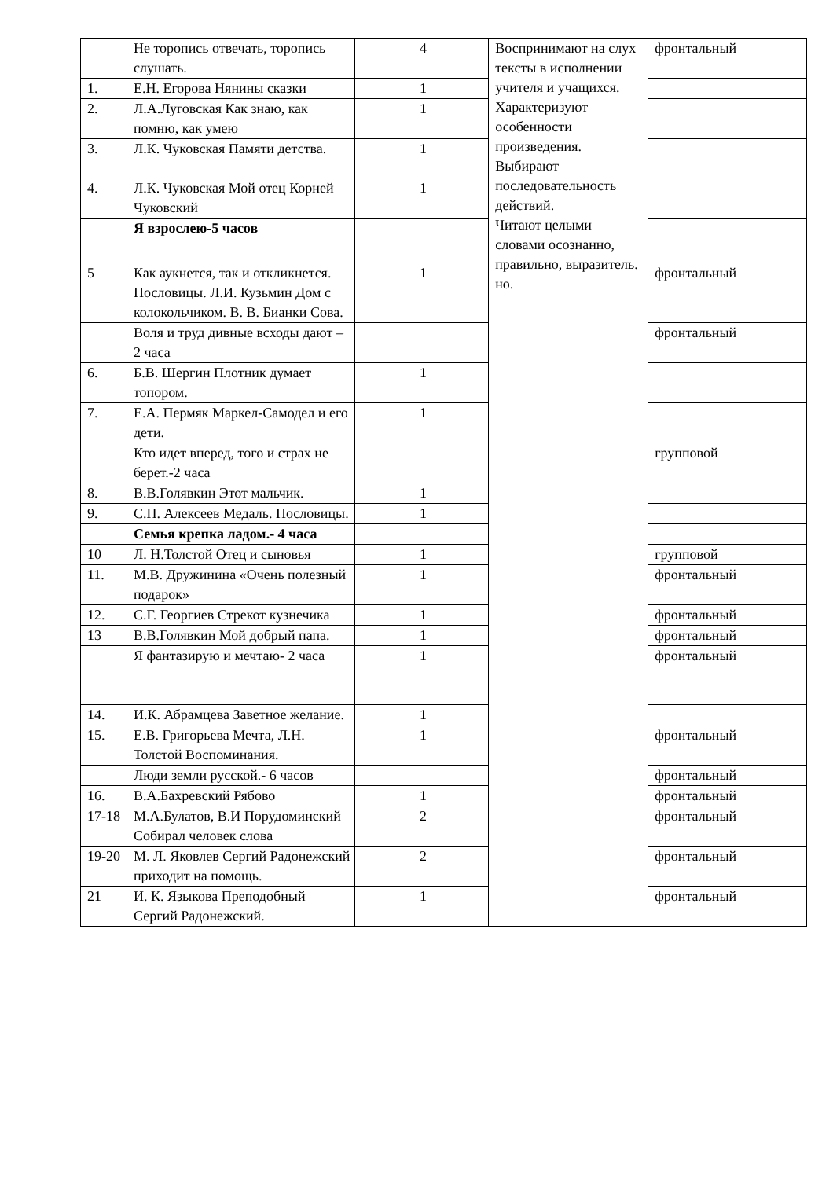| | Не торопись отвечать, торопись слушать. | 4 | Воспринимают на слух тексты в исполнении учителя и учащихся. Характеризуют особенности произведения. Выбирают последовательность действий. Читают целыми словами осознанно, правильно, выразитель. но. | фронтальный |
| 1. | Е.Н. Егорова Нянины сказки | 1 | | |
| 2. | Л.А.Луговская Как знаю, как помню, как умею | 1 | | |
| 3. | Л.К. Чуковская Памяти детства. | 1 | | |
| 4. | Л.К. Чуковская Мой отец Корней Чуковский | 1 | | |
| | Я взрослею-5 часов | | | |
| 5 | Как аукнется, так и откликнется. Пословицы. Л.И. Кузьмин Дом с колокольчиком. В. В. Бианки Сова. | 1 | | фронтальный |
| | Воля и труд дивные всходы дают – 2 часа | | | фронтальный |
| 6. | Б.В. Шергин Плотник думает топором. | 1 | | |
| 7. | Е.А. Пермяк Маркел-Самодел и его дети. | 1 | | |
| | Кто идет вперед, того и страх не берет.-2 часа | | | групповой |
| 8. | В.В.Голявкин Этот мальчик. | 1 | | |
| 9. | С.П. Алексеев Медаль. Пословицы. | 1 | | |
| | Семья крепка ладом.- 4 часа | | | |
| 10 | Л. Н.Толстой Отец и сыновья | 1 | | групповой |
| 11. | М.В. Дружинина «Очень полезный подарок» | 1 | | фронтальный |
| 12. | С.Г. Георгиев Стрекот кузнечика | 1 | | фронтальный |
| 13 | В.В.Голявкин Мой добрый папа. | 1 | | фронтальный |
| | Я фантазирую и мечтаю- 2 часа | 1 | | фронтальный |
| 14. | И.К. Абрамцева Заветное желание. | 1 | | |
| 15. | Е.В. Григорьева Мечта, Л.Н. Толстой Воспоминания. | 1 | | фронтальный |
| | Люди земли русской.- 6 часов | | | фронтальный |
| 16. | В.А.Бахревский Рябово | 1 | | фронтальный |
| 17-18 | М.А.Булатов, В.И Порудоминский Собирал человек слова | 2 | | фронтальный |
| 19-20 | М. Л. Яковлев Сергий Радонежский приходит на помощь. | 2 | | фронтальный |
| 21 | И. К. Языкова Преподобный Сергий Радонежский. | 1 | | фронтальный |